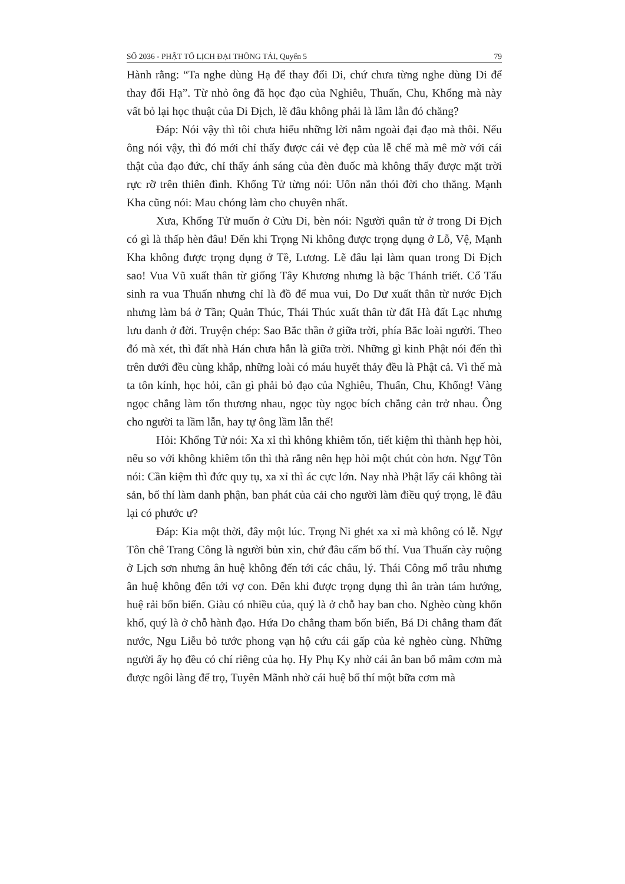SỐ 2036 - PHẬT TỐ LỊCH ĐẠI THÔNG TẢI, Quyển 5 79
Hành rằng: “Ta nghe dùng Hạ để thay đổi Di, chứ chưa từng nghe dùng Di để thay đổi Hạ”. Từ nhỏ ông đã học đạo của Nghiêu, Thuấn, Chu, Khổng mà này vất bỏ lại học thuật của Di Địch, lẽ đâu không phải là lầm lẫn đó chăng?
Đáp: Nói vậy thì tôi chưa hiểu những lời nằm ngoài đại đạo mà thôi. Nếu ông nói vậy, thì đó mới chỉ thấy được cái vẻ đẹp của lễ chế mà mê mờ với cái thật của đạo đức, chỉ thấy ánh sáng của đèn đuốc mà không thấy được mặt trời rực rỡ trên thiên đình. Khổng Tử từng nói: Uốn nắn thói đời cho thẳng. Mạnh Kha cũng nói: Mau chóng làm cho chuyên nhất.
Xưa, Khổng Tử muốn ở Cửu Di, bèn nói: Người quân tử ở trong Di Địch có gì là thấp hèn đâu! Đến khi Trọng Ni không được trọng dụng ở Lỗ, Vệ, Mạnh Kha không được trọng dụng ở Tề, Lương. Lẽ đâu lại làm quan trong Di Địch sao! Vua Vũ xuất thân từ giống Tây Khương nhưng là bậc Thánh triết. Cổ Tẩu sinh ra vua Thuấn nhưng chỉ là đồ để mua vui, Do Dư xuất thân từ nước Địch nhưng làm bá ở Tần; Quản Thúc, Thái Thúc xuất thân từ đất Hà đất Lạc nhưng lưu danh ở đời. Truyện chép: Sao Bắc thần ở giữa trời, phía Bắc loài người. Theo đó mà xét, thì đất nhà Hán chưa hẳn là giữa trời. Những gì kinh Phật nói đến thì trên dưới đều cùng khắp, những loài có máu huyết thảy đều là Phật cả. Vì thế mà ta tôn kính, học hỏi, cần gì phải bỏ đạo của Nghiêu, Thuấn, Chu, Khổng! Vàng ngọc chẳng làm tổn thương nhau, ngọc tùy ngọc bích chẳng cản trở nhau. Ông cho người ta lầm lẫn, hay tự ông lầm lẫn thế!
Hỏi: Khổng Tử nói: Xa xỉ thì không khiêm tốn, tiết kiệm thì thành hẹp hòi, nếu so với không khiêm tốn thì thà rằng nên hẹp hòi một chút còn hơn. Ngự Tôn nói: Cần kiệm thì đức quy tụ, xa xỉ thì ác cực lớn. Nay nhà Phật lấy cái không tài sản, bố thí làm danh phận, ban phát của cải cho người làm điều quý trọng, lẽ đâu lại có phước ư?
Đáp: Kia một thời, đây một lúc. Trọng Ni ghét xa xỉ mà không có lễ. Ngự Tôn chê Trang Công là người bủn xỉn, chứ đâu cấm bố thí. Vua Thuấn cày ruộng ở Lịch sơn nhưng ân huệ không đến tới các châu, lý. Thái Công mổ trâu nhưng ân huệ không đến tới vợ con. Đến khi được trọng dụng thì ân tràn tám hướng, huệ rải bốn biển. Giàu có nhiều của, quý là ở chỗ hay ban cho. Nghèo cùng khốn khổ, quý là ở chỗ hành đạo. Hứa Do chẳng tham bốn biển, Bá Di chẳng tham đất nước, Ngu Liễu bỏ tước phong vạn hộ cứu cái gấp của kẻ nghèo cùng. Những người ấy họ đều có chí riêng của họ. Hy Phụ Ky nhờ cái ân ban bố mâm cơm mà được ngôi làng để trọ, Tuyên Mãnh nhờ cái huệ bố thí một bữa cơm mà